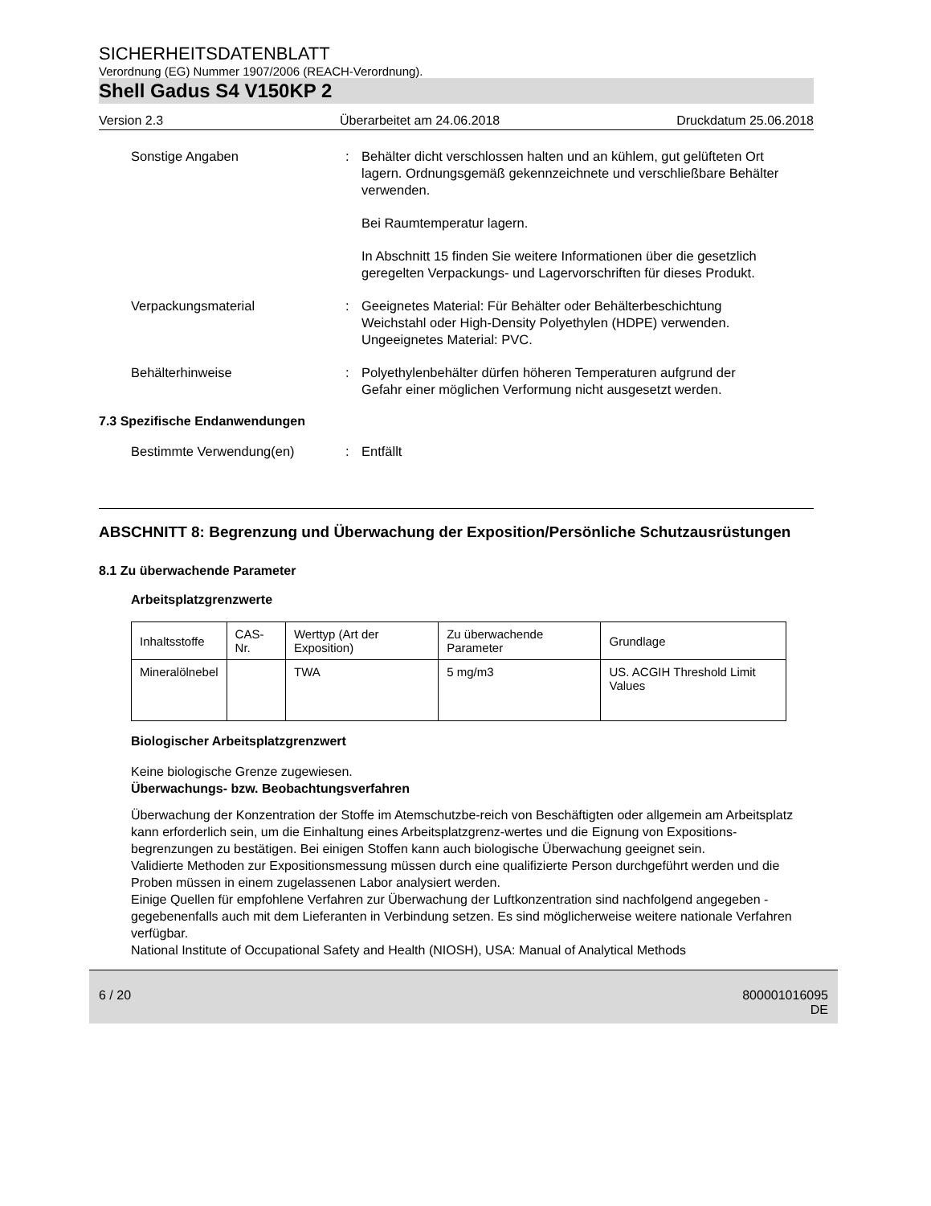SICHERHEITSDATENBLATT
Verordnung (EG) Nummer 1907/2006 (REACH-Verordnung).
Shell Gadus S4 V150KP 2
Version 2.3 Überarbeitet am 24.06.2018 Druckdatum 25.06.2018
Sonstige Angaben : Behälter dicht verschlossen halten und an kühlem, gut gelüfteten Ort lagern. Ordnungsgemäß gekennzeichnete und verschließbare Behälter verwenden.
Bei Raumtemperatur lagern.
In Abschnitt 15 finden Sie weitere Informationen über die gesetzlich geregelten Verpackungs- und Lagervorschriften für dieses Produkt.
Verpackungsmaterial : Geeignetes Material: Für Behälter oder Behälterbeschichtung Weichstahl oder High-Density Polyethylen (HDPE) verwenden.
Ungeeignetes Material: PVC.
Behälterhinweise : Polyethylenbehälter dürfen höheren Temperaturen aufgrund der Gefahr einer möglichen Verformung nicht ausgesetzt werden.
7.3 Spezifische Endanwendungen
Bestimmte Verwendung(en) : Entfällt
ABSCHNITT 8: Begrenzung und Überwachung der Exposition/Persönliche Schutzausrüstungen
8.1 Zu überwachende Parameter
Arbeitsplatzgrenzwerte
| Inhaltsstoffe | CAS-Nr. | Werttyp (Art der Exposition) | Zu überwachende Parameter | Grundlage |
| --- | --- | --- | --- | --- |
| Mineralölnebel | | TWA | 5 mg/m3 | US. ACGIH Threshold Limit Values |
Biologischer Arbeitsplatzgrenzwert
Keine biologische Grenze zugewiesen.
Überwachungs- bzw. Beobachtungsverfahren
Überwachung der Konzentration der Stoffe im Atemschutzbe-reich von Beschäftigten oder allgemein am Arbeitsplatz kann erforderlich sein, um die Einhaltung eines Arbeitsplatzgrenz-wertes und die Eignung von Expositions-begrenzungen zu bestätigen. Bei einigen Stoffen kann auch biologische Überwachung geeignet sein.
Validierte Methoden zur Expositionsmessung müssen durch eine qualifizierte Person durchgeführt werden und die Proben müssen in einem zugelassenen Labor analysiert werden.
Einige Quellen für empfohlene Verfahren zur Überwachung der Luftkonzentration sind nachfolgend angegeben - gegebenenfalls auch mit dem Lieferanten in Verbindung setzen. Es sind möglicherweise weitere nationale Verfahren verfügbar.
National Institute of Occupational Safety and Health (NIOSH), USA: Manual of Analytical Methods
6 / 20 800001016095
DE